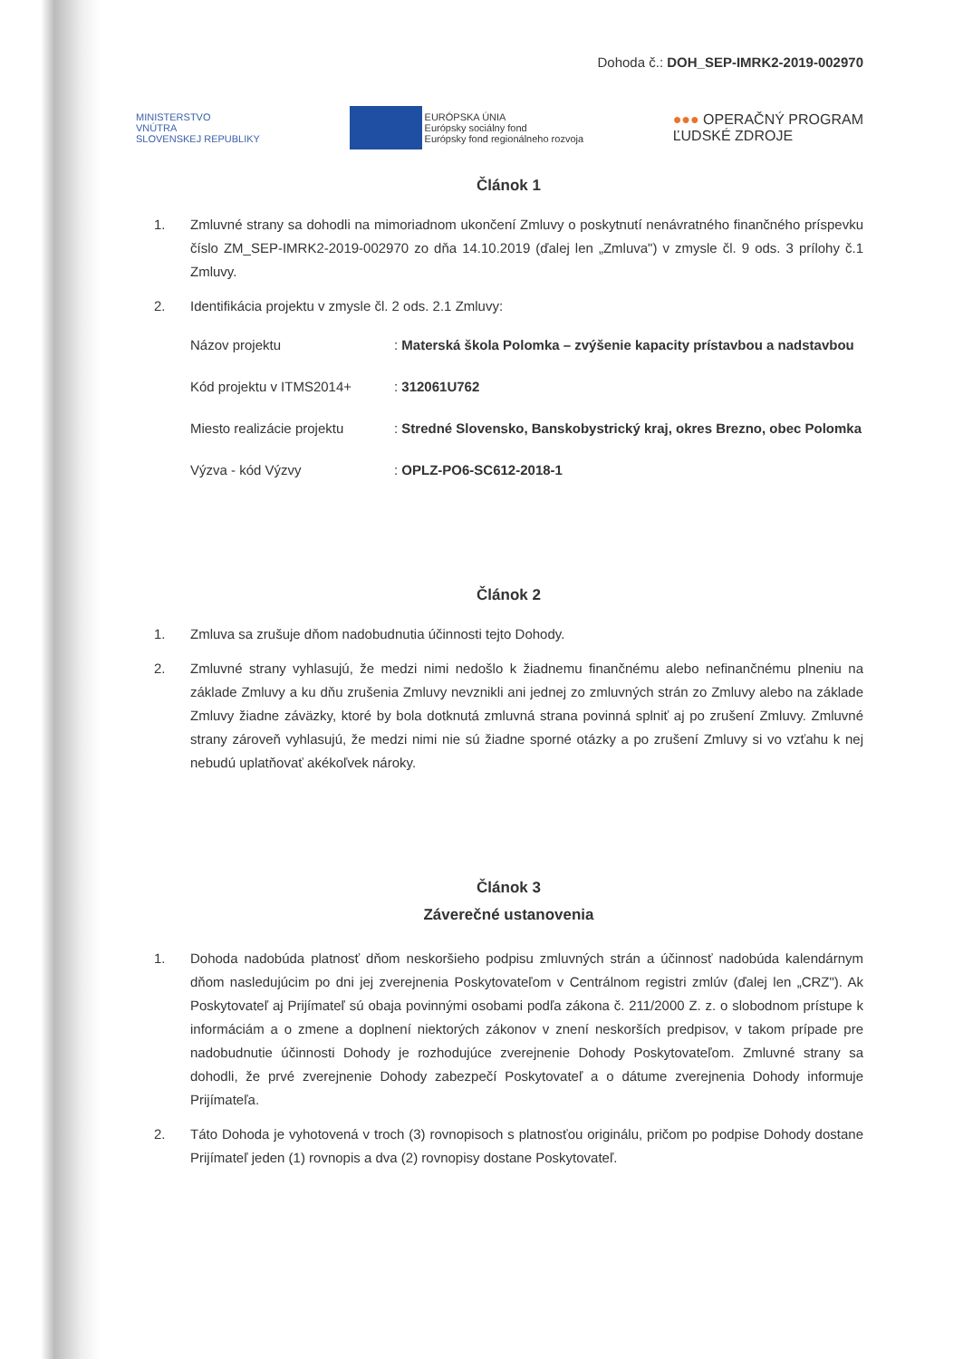Dohoda č.: DOH_SEP-IMRK2-2019-002970
MINISTERSTVO
VNÚTRA
SLOVENSKEJ REPUBLIKY
EURÓPSKA ÚNIA
Európsky sociálny fond
Európsky fond regionálneho rozvoja
●●● OPERAČNÝ PROGRAM
ĽUDSKÉ ZDROJE
Článok 1
1. Zmluvné strany sa dohodli na mimoriadnom ukončení Zmluvy o poskytnutí nenávratného finančného príspevku číslo ZM_SEP-IMRK2-2019-002970 zo dňa 14.10.2019 (ďalej len „Zmluva") v zmysle čl. 9 ods. 3 prílohy č.1 Zmluvy.
2. Identifikácia projektu v zmysle čl. 2 ods. 2.1 Zmluvy:
Názov projektu: Materská škola Polomka – zvýšenie kapacity prístavbou a nadstavbou
Kód projektu v ITMS2014+: 312061U762
Miesto realizácie projektu: Stredné Slovensko, Banskobystrický kraj, okres Brezno, obec Polomka
Výzva - kód Výzvy: OPLZ-PO6-SC612-2018-1
Článok 2
1. Zmluva sa zrušuje dňom nadobudnutia účinnosti tejto Dohody.
2. Zmluvné strany vyhlasujú, že medzi nimi nedošlo k žiadnemu finančnému alebo nefinančnému plneniu na základe Zmluvy a ku dňu zrušenia Zmluvy nevznikli ani jednej zo zmluvných strán zo Zmluvy alebo na základe Zmluvy žiadne záväzky, ktoré by bola dotknutá zmluvná strana povinná splniť aj po zrušení Zmluvy. Zmluvné strany zároveň vyhlasujú, že medzi nimi nie sú žiadne sporné otázky a po zrušení Zmluvy si vo vzťahu k nej nebudú uplatňovať akékoľvek nároky.
Článok 3
Záverečné ustanovenia
1. Dohoda nadobúda platnosť dňom neskoršieho podpisu zmluvných strán a účinnosť nadobúda kalendárnym dňom nasledujúcim po dni jej zverejnenia Poskytovateľom v Centrálnom registri zmlúv (ďalej len „CRZ"). Ak Poskytovateľ aj Prijímateľ sú obaja povinnými osobami podľa zákona č. 211/2000 Z. z. o slobodnom prístupe k informáciám a o zmene a doplnení niektorých zákonov v znení neskorších predpisov, v takom prípade pre nadobudnutie účinnosti Dohody je rozhodujúce zverejnenie Dohody Poskytovateľom. Zmluvné strany sa dohodli, že prvé zverejnenie Dohody zabezpečí Poskytovateľ a o dátume zverejnenia Dohody informuje Prijímateľa.
2. Táto Dohoda je vyhotovená v troch (3) rovnopisoch s platnosťou originálu, pričom po podpise Dohody dostane Prijímateľ jeden (1) rovnopis a dva (2) rovnopisy dostane Poskytovateľ.